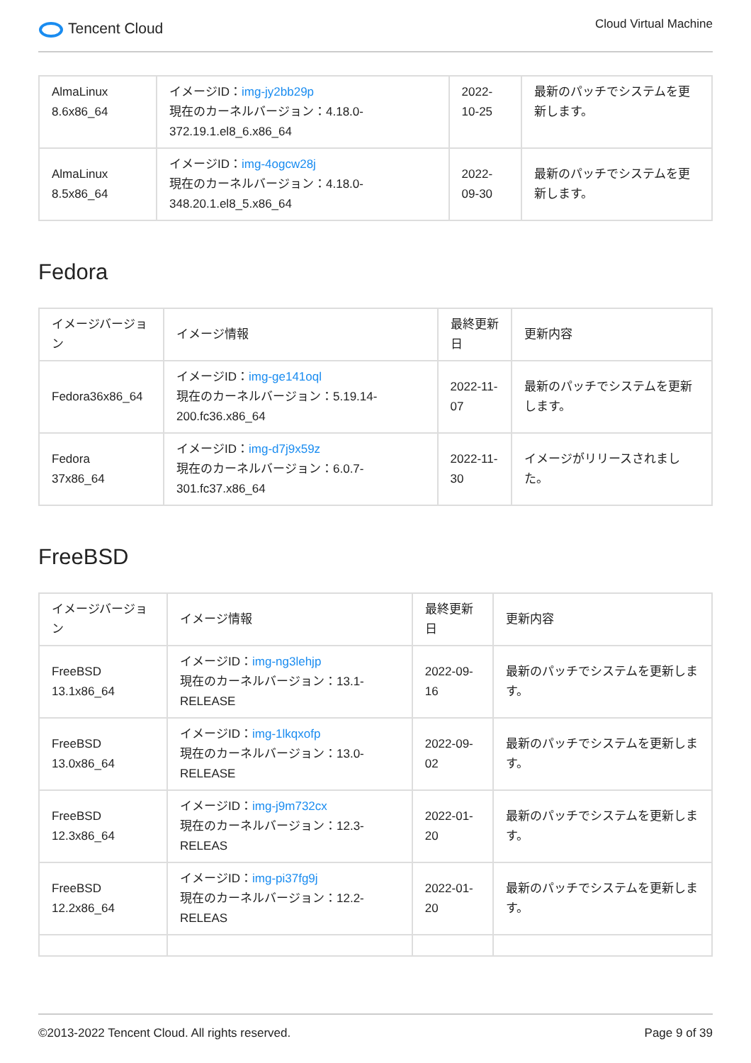Tencent Cloud
Cloud Virtual Machine
| AlmaLinux 8.6x86_64 | イメージID： img-jy2bb29p 現在のカーネルバージョン：4.18.0-372.19.1.el8_6.x86_64 | 2022-10-25 | 最新のパッチでシステムを更新します。 |
| AlmaLinux 8.5x86_64 | イメージID： img-4ogcw28j 現在のカーネルバージョン：4.18.0-348.20.1.el8_5.x86_64 | 2022-09-30 | 最新のパッチでシステムを更新します。 |
Fedora
| イメージバージョン | イメージ情報 | 最終更新日 | 更新内容 |
| --- | --- | --- | --- |
| Fedora36x86_64 | イメージID： img-ge141oql 現在のカーネルバージョン：5.19.14-200.fc36.x86_64 | 2022-11-07 | 最新のパッチでシステムを更新します。 |
| Fedora 37x86_64 | イメージID： img-d7j9x59z 現在のカーネルバージョン：6.0.7-301.fc37.x86_64 | 2022-11-30 | イメージがリリースされました。 |
FreeBSD
| イメージバージョン | イメージ情報 | 最終更新日 | 更新内容 |
| --- | --- | --- | --- |
| FreeBSD 13.1x86_64 | イメージID： img-ng3lehjp 現在のカーネルバージョン：13.1-RELEASE | 2022-09-16 | 最新のパッチでシステムを更新します。 |
| FreeBSD 13.0x86_64 | イメージID： img-1lkqxofp 現在のカーネルバージョン：13.0-RELEASE | 2022-09-02 | 最新のパッチでシステムを更新します。 |
| FreeBSD 12.3x86_64 | イメージID： img-j9m732cx 現在のカーネルバージョン：12.3-RELEAS | 2022-01-20 | 最新のパッチでシステムを更新します。 |
| FreeBSD 12.2x86_64 | イメージID： img-pi37fg9j 現在のカーネルバージョン：12.2-RELEAS | 2022-01-20 | 最新のパッチでシステムを更新します。 |
©2013-2022 Tencent Cloud. All rights reserved. Page 9 of 39